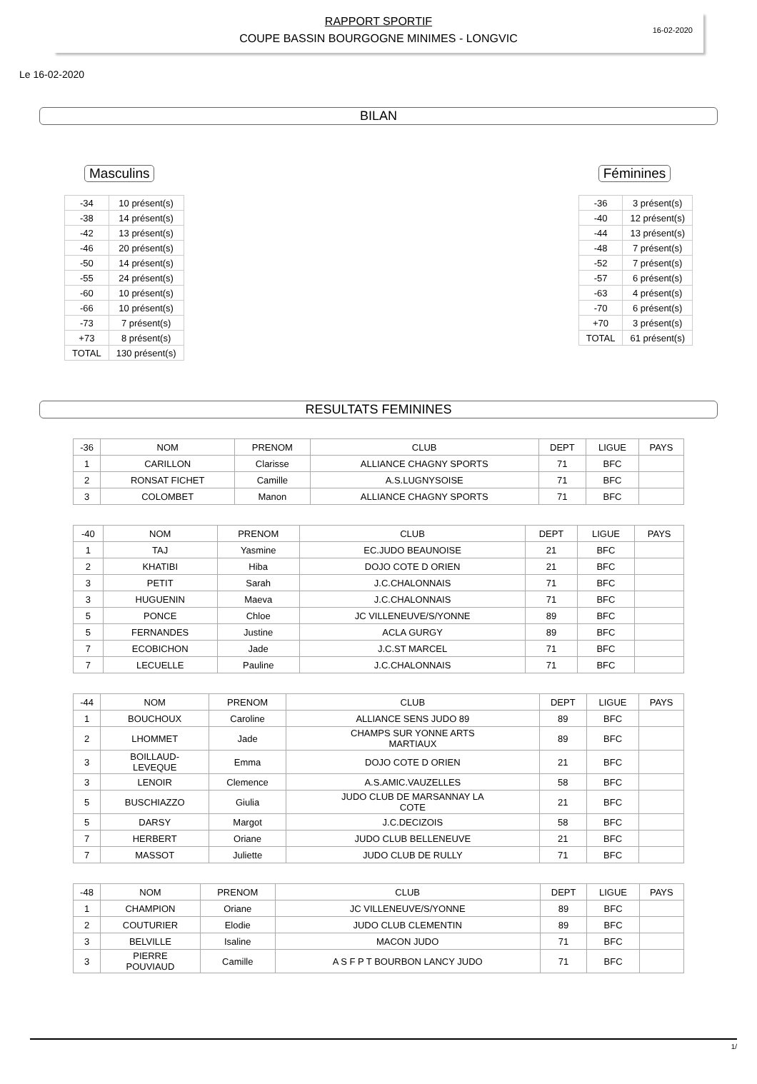RAPPORT SPORTIF
COUPE BASSIN BOURGOGNE MINIMES - LONGVIC
16-02-2020
Le 16-02-2020
BILAN
Masculins
| -34 | 10 présent(s) |
| -38 | 14 présent(s) |
| -42 | 13 présent(s) |
| -46 | 20 présent(s) |
| -50 | 14 présent(s) |
| -55 | 24 présent(s) |
| -60 | 10 présent(s) |
| -66 | 10 présent(s) |
| -73 | 7 présent(s) |
| +73 | 8 présent(s) |
| TOTAL | 130 présent(s) |
Féminines
| -36 | 3 présent(s) |
| -40 | 12 présent(s) |
| -44 | 13 présent(s) |
| -48 | 7 présent(s) |
| -52 | 7 présent(s) |
| -57 | 6 présent(s) |
| -63 | 4 présent(s) |
| -70 | 6 présent(s) |
| +70 | 3 présent(s) |
| TOTAL | 61 présent(s) |
RESULTATS FEMININES
| -36 | NOM | PRENOM | CLUB | DEPT | LIGUE | PAYS |
| --- | --- | --- | --- | --- | --- | --- |
| 1 | CARILLON | Clarisse | ALLIANCE CHAGNY SPORTS | 71 | BFC | |
| 2 | RONSAT FICHET | Camille | A.S.LUGNYSOISE | 71 | BFC | |
| 3 | COLOMBET | Manon | ALLIANCE CHAGNY SPORTS | 71 | BFC | |
| -40 | NOM | PRENOM | CLUB | DEPT | LIGUE | PAYS |
| --- | --- | --- | --- | --- | --- | --- |
| 1 | TAJ | Yasmine | EC.JUDO BEAUNOISE | 21 | BFC | |
| 2 | KHATIBI | Hiba | DOJO COTE D ORIEN | 21 | BFC | |
| 3 | PETIT | Sarah | J.C.CHALONNAIS | 71 | BFC | |
| 3 | HUGUENIN | Maeva | J.C.CHALONNAIS | 71 | BFC | |
| 5 | PONCE | Chloe | JC VILLENEUVE/S/YONNE | 89 | BFC | |
| 5 | FERNANDES | Justine | ACLA GURGY | 89 | BFC | |
| 7 | ECOBICHON | Jade | J.C.ST MARCEL | 71 | BFC | |
| 7 | LECUELLE | Pauline | J.C.CHALONNAIS | 71 | BFC | |
| -44 | NOM | PRENOM | CLUB | DEPT | LIGUE | PAYS |
| --- | --- | --- | --- | --- | --- | --- |
| 1 | BOUCHOUX | Caroline | ALLIANCE SENS JUDO 89 | 89 | BFC | |
| 2 | LHOMMET | Jade | CHAMPS SUR YONNE ARTS MARTIAUX | 89 | BFC | |
| 3 | BOILLAUD- LEVEQUE | Emma | DOJO COTE D ORIEN | 21 | BFC | |
| 3 | LENOIR | Clemence | A.S.AMIC.VAUZELLES | 58 | BFC | |
| 5 | BUSCHIAZZO | Giulia | JUDO CLUB DE MARSANNAY LA COTE | 21 | BFC | |
| 5 | DARSY | Margot | J.C.DECIZOIS | 58 | BFC | |
| 7 | HERBERT | Oriane | JUDO CLUB BELLENEUVE | 21 | BFC | |
| 7 | MASSOT | Juliette | JUDO CLUB DE RULLY | 71 | BFC | |
| -48 | NOM | PRENOM | CLUB | DEPT | LIGUE | PAYS |
| --- | --- | --- | --- | --- | --- | --- |
| 1 | CHAMPION | Oriane | JC VILLENEUVE/S/YONNE | 89 | BFC | |
| 2 | COUTURIER | Elodie | JUDO CLUB CLEMENTIN | 89 | BFC | |
| 3 | BELVILLE | Isaline | MACON JUDO | 71 | BFC | |
| 3 | PIERRE POUVIAUD | Camille | A S F P T BOURBON LANCY JUDO | 71 | BFC | |
1/